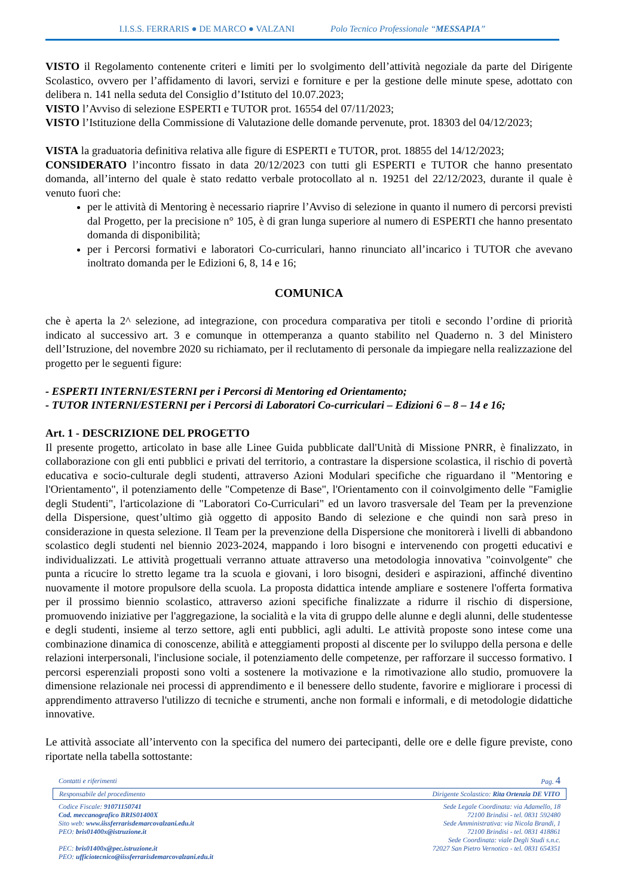I.I.S.S. FERRARIS ● DE MARCO ● VALZANI Polo Tecnico Professionale “MESSAPIA”
VISTO il Regolamento contenente criteri e limiti per lo svolgimento dell’attività negoziale da parte del Dirigente Scolastico, ovvero per l’affidamento di lavori, servizi e forniture e per la gestione delle minute spese, adottato con delibera n. 141 nella seduta del Consiglio d’Istituto del 10.07.2023;
VISTO l’Avviso di selezione ESPERTI e TUTOR prot. 16554 del 07/11/2023;
VISTO l’Istituzione della Commissione di Valutazione delle domande pervenute, prot. 18303 del 04/12/2023;
VISTA la graduatoria definitiva relativa alle figure di ESPERTI e TUTOR, prot. 18855 del 14/12/2023;
CONSIDERATO l’incontro fissato in data 20/12/2023 con tutti gli ESPERTI e TUTOR che hanno presentato domanda, all’interno del quale è stato redatto verbale protocollato al n. 19251 del 22/12/2023, durante il quale è venuto fuori che:
per le attività di Mentoring è necessario riaprire l’Avviso di selezione in quanto il numero di percorsi previsti dal Progetto, per la precisione n° 105, è di gran lunga superiore al numero di ESPERTI che hanno presentato domanda di disponibilità;
per i Percorsi formativi e laboratori Co-curriculari, hanno rinunciato all’incarico i TUTOR che avevano inoltrato domanda per le Edizioni 6, 8, 14 e 16;
COMUNICA
che è aperta la 2^ selezione, ad integrazione, con procedura comparativa per titoli e secondo l’ordine di priorità indicato al successivo art. 3 e comunque in ottemperanza a quanto stabilito nel Quaderno n. 3 del Ministero dell’Istruzione, del novembre 2020 su richiamato, per il reclutamento di personale da impiegare nella realizzazione del progetto per le seguenti figure:
- ESPERTI INTERNI/ESTERNI per i Percorsi di Mentoring ed Orientamento;
- TUTOR INTERNI/ESTERNI per i Percorsi di Laboratori Co-curriculari – Edizioni 6 – 8 – 14 e 16;
Art. 1 - DESCRIZIONE DEL PROGETTO
Il presente progetto, articolato in base alle Linee Guida pubblicate dall'Unità di Missione PNRR, è finalizzato, in collaborazione con gli enti pubblici e privati del territorio, a contrastare la dispersione scolastica, il rischio di povertà educativa e socio-culturale degli studenti, attraverso Azioni Modulari specifiche che riguardano il "Mentoring e l'Orientamento", il potenziamento delle "Competenze di Base", l'Orientamento con il coinvolgimento delle "Famiglie degli Studenti", l'articolazione di "Laboratori Co-Curriculari" ed un lavoro trasversale del Team per la prevenzione della Dispersione, quest’ultimo già oggetto di apposito Bando di selezione e che quindi non sarà preso in considerazione in questa selezione. Il Team per la prevenzione della Dispersione che monitorerà i livelli di abbandono scolastico degli studenti nel biennio 2023-2024, mappando i loro bisogni e intervenendo con progetti educativi e individualizzati. Le attività progettuali verranno attuate attraverso una metodologia innovativa "coinvolgente" che punta a ricucire lo stretto legame tra la scuola e giovani, i loro bisogni, desideri e aspirazioni, affinché diventino nuovamente il motore propulsore della scuola. La proposta didattica intende ampliare e sostenere l'offerta formativa per il prossimo biennio scolastico, attraverso azioni specifiche finalizzate a ridurre il rischio di dispersione, promuovendo iniziative per l'aggregazione, la socialità e la vita di gruppo delle alunne e degli alunni, delle studentesse e degli studenti, insieme al terzo settore, agli enti pubblici, agli adulti. Le attività proposte sono intese come una combinazione dinamica di conoscenze, abilità e atteggiamenti proposti al discente per lo sviluppo della persona e delle relazioni interpersonali, l'inclusione sociale, il potenziamento delle competenze, per rafforzare il successo formativo. I percorsi esperenziali proposti sono volti a sostenere la motivazione e la rimotivazione allo studio, promuovere la dimensione relazionale nei processi di apprendimento e il benessere dello studente, favorire e migliorare i processi di apprendimento attraverso l'utilizzo di tecniche e strumenti, anche non formali e informali, e di metodologie didattiche innovative.
Le attività associate all’intervento con la specifica del numero dei partecipanti, delle ore e delle figure previste, cono riportate nella tabella sottostante:
Contatti e riferimenti Pag. 4
Responsabile del procedimento Dirigente Scolastico: Rita Ortenzia DE VITO
Codice Fiscale: 91071150741
Cod. meccanografico BRIS01400X
Sito web: www.iissferrarisdemarcovalzani.edu.it
PEO: bris01400x@istruzione.it
PEC: bris01400x@pec.istruzione.it
PEO: ufficiotecnico@iissferrarisdemarcovalzani.edu.it
Sede Legale Coordinata: via Adamello, 18
72100 Brindisi - tel. 0831 592480
Sede Amministrativa: via Nicola Brandi, 1
72100 Brindisi - tel. 0831 418861
Sede Coordinata: viale Degli Studi s.n.c.
72027 San Pietro Vernotico - tel. 0831 654351